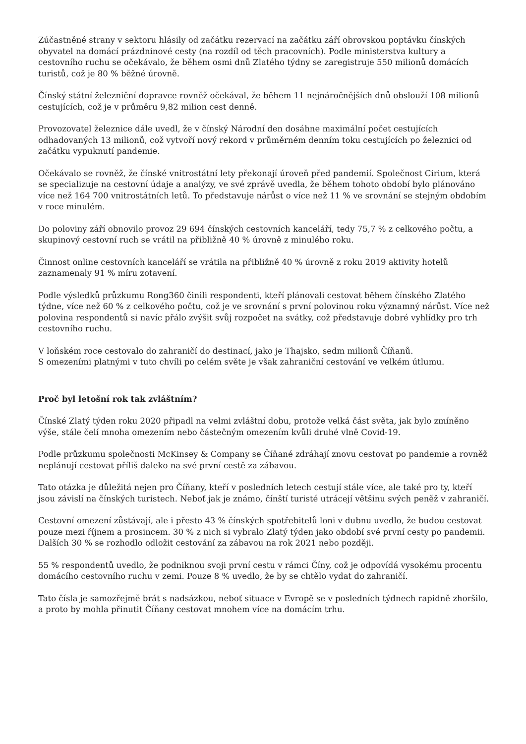Zúčastněné strany v sektoru hlásily od začátku rezervací na začátku září obrovskou poptávku čínských obyvatel na domácí prázdninové cesty (na rozdíl od těch pracovních). Podle ministerstva kultury a cestovního ruchu se očekávalo, že během osmi dnů Zlatého týdny se zaregistruje 550 milionů domácích turistů, což je 80 % běžné úrovně.
Čínský státní železniční dopravce rovněž očekával, že během 11 nejnáročnějších dnů obslouží 108 milionů cestujících, což je v průměru 9,82 milion cest denně.
Provozovatel železnice dále uvedl, že v čínský Národní den dosáhne maximální počet cestujících odhadovaných 13 milionů, což vytvoří nový rekord v průměrném denním toku cestujících po železnici od začátku vypuknutí pandemie.
Očekávalo se rovněž, že čínské vnitrostátní lety překonají úroveň před pandemií. Společnost Cirium, která se specializuje na cestovní údaje a analýzy, ve své zprávě uvedla, že během tohoto období bylo plánováno více než 164 700 vnitrostátních letů. To představuje nárůst o více než 11 % ve srovnání se stejným obdobím v roce minulém.
Do poloviny září obnovilo provoz 29 694 čínských cestovních kanceláří, tedy 75,7 % z celkového počtu, a skupinový cestovní ruch se vrátil na přibližně 40 % úrovně z minulého roku.
Činnost online cestovních kanceláří se vrátila na přibližně 40 % úrovně z roku 2019 aktivity hotelů zaznamenaly 91 % míru zotavení.
Podle výsledků průzkumu Rong360 činili respondenti, kteří plánovali cestovat během čínského Zlatého týdne, více než 60 % z celkového počtu, což je ve srovnání s první polovinou roku významný nárůst. Více než polovina respondentů si navíc přálo zvýšit svůj rozpočet na svátky, což představuje dobré vyhlídky pro trh cestovního ruchu.
V loňském roce cestovalo do zahraničí do destinací, jako je Thajsko, sedm milionů Číňanů.
S omezeními platnými v tuto chvíli po celém světe je však zahraniční cestování ve velkém útlumu.
Proč byl letošní rok tak zvláštním?
Čínské Zlatý týden roku 2020 připadl na velmi zvláštní dobu, protože velká část světa, jak bylo zmíněno výše, stále čelí mnoha omezením nebo částečným omezením kvůli druhé vlně Covid-19.
Podle průzkumu společnosti McKinsey & Company se Číňané zdráhají znovu cestovat po pandemie a rovněž neplánují cestovat příliš daleko na své první cestě za zábavou.
Tato otázka je důležitá nejen pro Číňany, kteří v posledních letech cestují stále více, ale také pro ty, kteří jsou závislí na čínských turistech. Neboť jak je známo, čínští turisté utrácejí většinu svých peněž v zahraničí.
Cestovní omezení zůstávají, ale i přesto 43 % čínských spotřebitelů loni v dubnu uvedlo, že budou cestovat pouze mezi říjnem a prosincem. 30 % z nich si vybralo Zlatý týden jako období své první cesty po pandemii. Dalších 30 % se rozhodlo odložit cestování za zábavou na rok 2021 nebo později.
55 % respondentů uvedlo, že podniknou svoji první cestu v rámci Číny, což je odpovídá vysokému procentu domácího cestovního ruchu v zemi. Pouze 8 % uvedlo, že by se chtělo vydat do zahraničí.
Tato čísla je samozřejmě brát s nadsázkou, neboť situace v Evropě se v posledních týdnech rapidně zhoršilo, a proto by mohla přinutit Číňany cestovat mnohem více na domácím trhu.